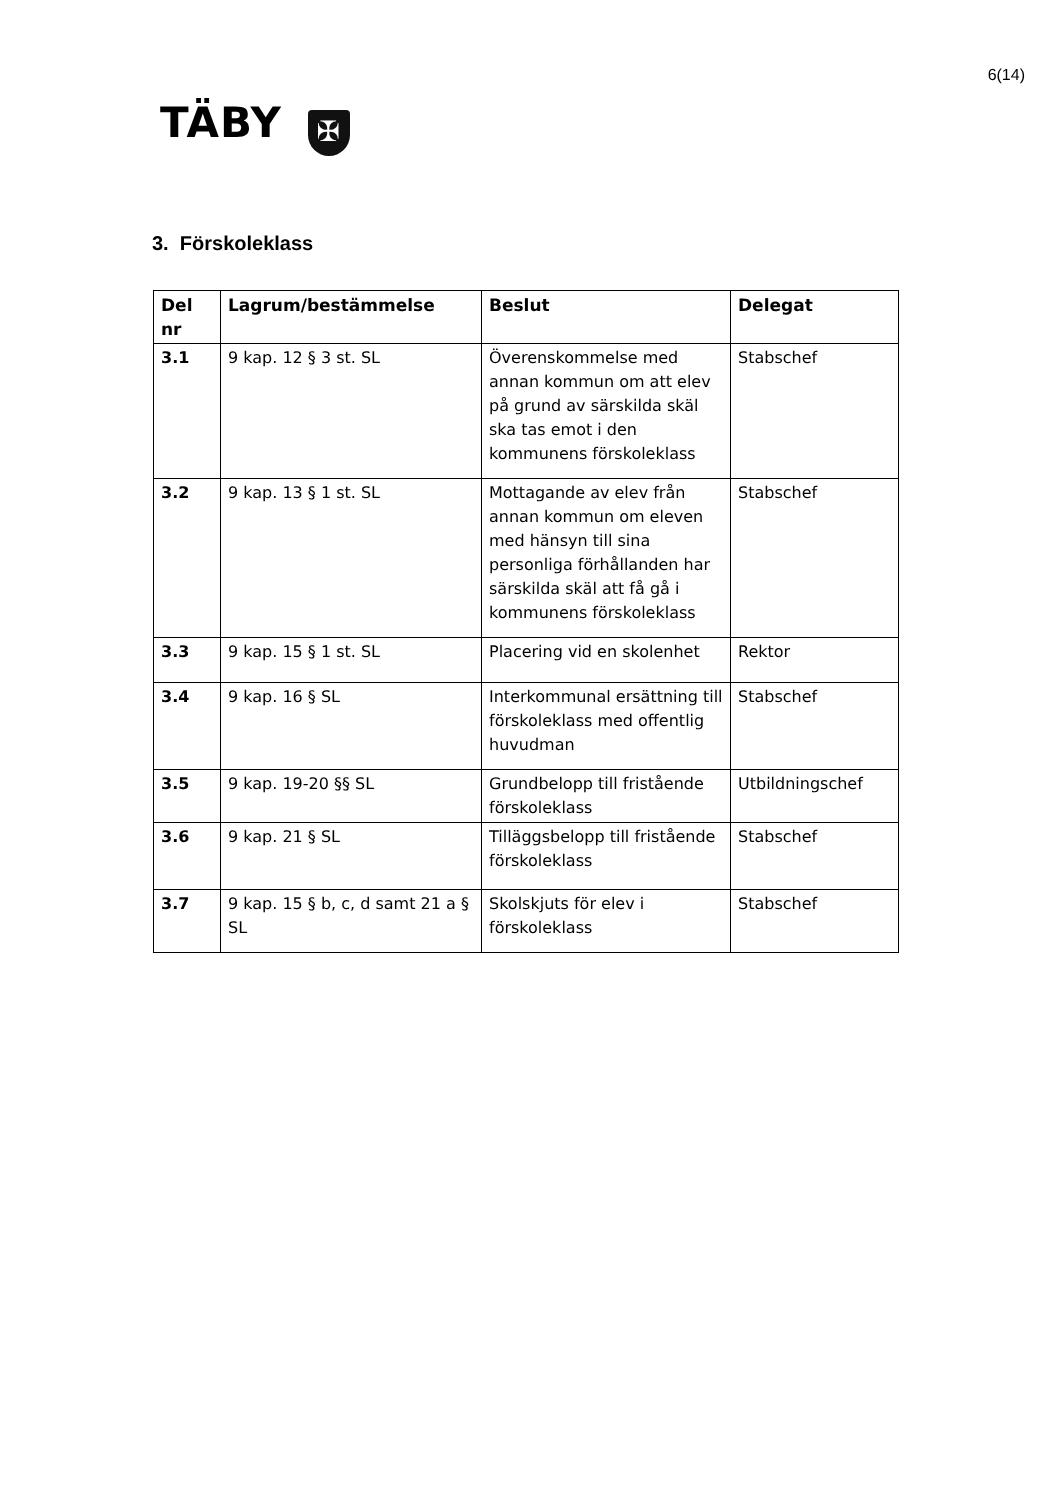6(14)
TÄBY ✠
3. Förskoleklass
| Del nr | Lagrum/bestämmelse | Beslut | Delegat |
| --- | --- | --- | --- |
| 3.1 | 9 kap. 12 § 3 st. SL | Överenskommelse med annan kommun om att elev på grund av särskilda skäl ska tas emot i den kommunens förskoleklass | Stabschef |
| 3.2 | 9 kap. 13 § 1 st. SL | Mottagande av elev från annan kommun om eleven med hänsyn till sina personliga förhållanden har särskilda skäl att få gå i kommunens förskoleklass | Stabschef |
| 3.3 | 9 kap. 15 § 1 st. SL | Placering vid en skolenhet | Rektor |
| 3.4 | 9 kap. 16 § SL | Interkommunal ersättning till förskoleklass med offentlig huvudman | Stabschef |
| 3.5 | 9 kap. 19-20 §§ SL | Grundbelopp till fristående förskoleklass | Utbildningschef |
| 3.6 | 9 kap. 21 § SL | Tilläggsbelopp till fristående förskoleklass | Stabschef |
| 3.7 | 9 kap. 15 § b, c, d samt 21 a § SL | Skolskjuts för elev i förskoleklass | Stabschef |